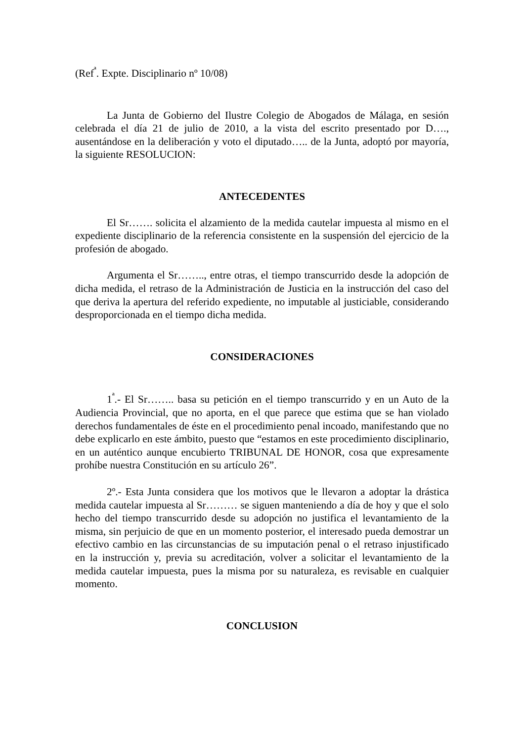(Ref<sup>ª</sup>. Expte. Disciplinario nº 10/08)
La Junta de Gobierno del Ilustre Colegio de Abogados de Málaga, en sesión celebrada el día 21 de julio de 2010, a la vista del escrito presentado por D…., ausentándose en la deliberación y voto el diputado….. de la Junta, adoptó por mayoría, la siguiente RESOLUCION:
ANTECEDENTES
El Sr……. solicita el alzamiento de la medida cautelar impuesta al mismo en el expediente disciplinario de la referencia consistente en la suspensión del ejercicio de la profesión de abogado.
Argumenta el Sr…….., entre otras, el tiempo transcurrido desde la adopción de dicha medida, el retraso de la Administración de Justicia en la instrucción del caso del que deriva la apertura del referido expediente, no imputable al justiciable, considerando desproporcionada en el tiempo dicha medida.
CONSIDERACIONES
1<sup>ª</sup>.- El Sr…….. basa su petición en el tiempo transcurrido y en un Auto de la Audiencia Provincial, que no aporta, en el que parece que estima que se han violado derechos fundamentales de éste en el procedimiento penal incoado, manifestando que no debe explicarlo en este ámbito, puesto que “estamos en este procedimiento disciplinario, en un auténtico aunque encubierto TRIBUNAL DE HONOR, cosa que expresamente prohíbe nuestra Constitución en su artículo 26”.
2º.- Esta Junta considera que los motivos que le llevaron a adoptar la drástica medida cautelar impuesta al Sr……… se siguen manteniendo a día de hoy y que el solo hecho del tiempo transcurrido desde su adopción no justifica el levantamiento de la misma, sin perjuicio de que en un momento posterior, el interesado pueda demostrar un efectivo cambio en las circunstancias de su imputación penal o el retraso injustificado en la instrucción y, previa su acreditación, volver a solicitar el levantamiento de la medida cautelar impuesta, pues la misma por su naturaleza, es revisable en cualquier momento.
CONCLUSION